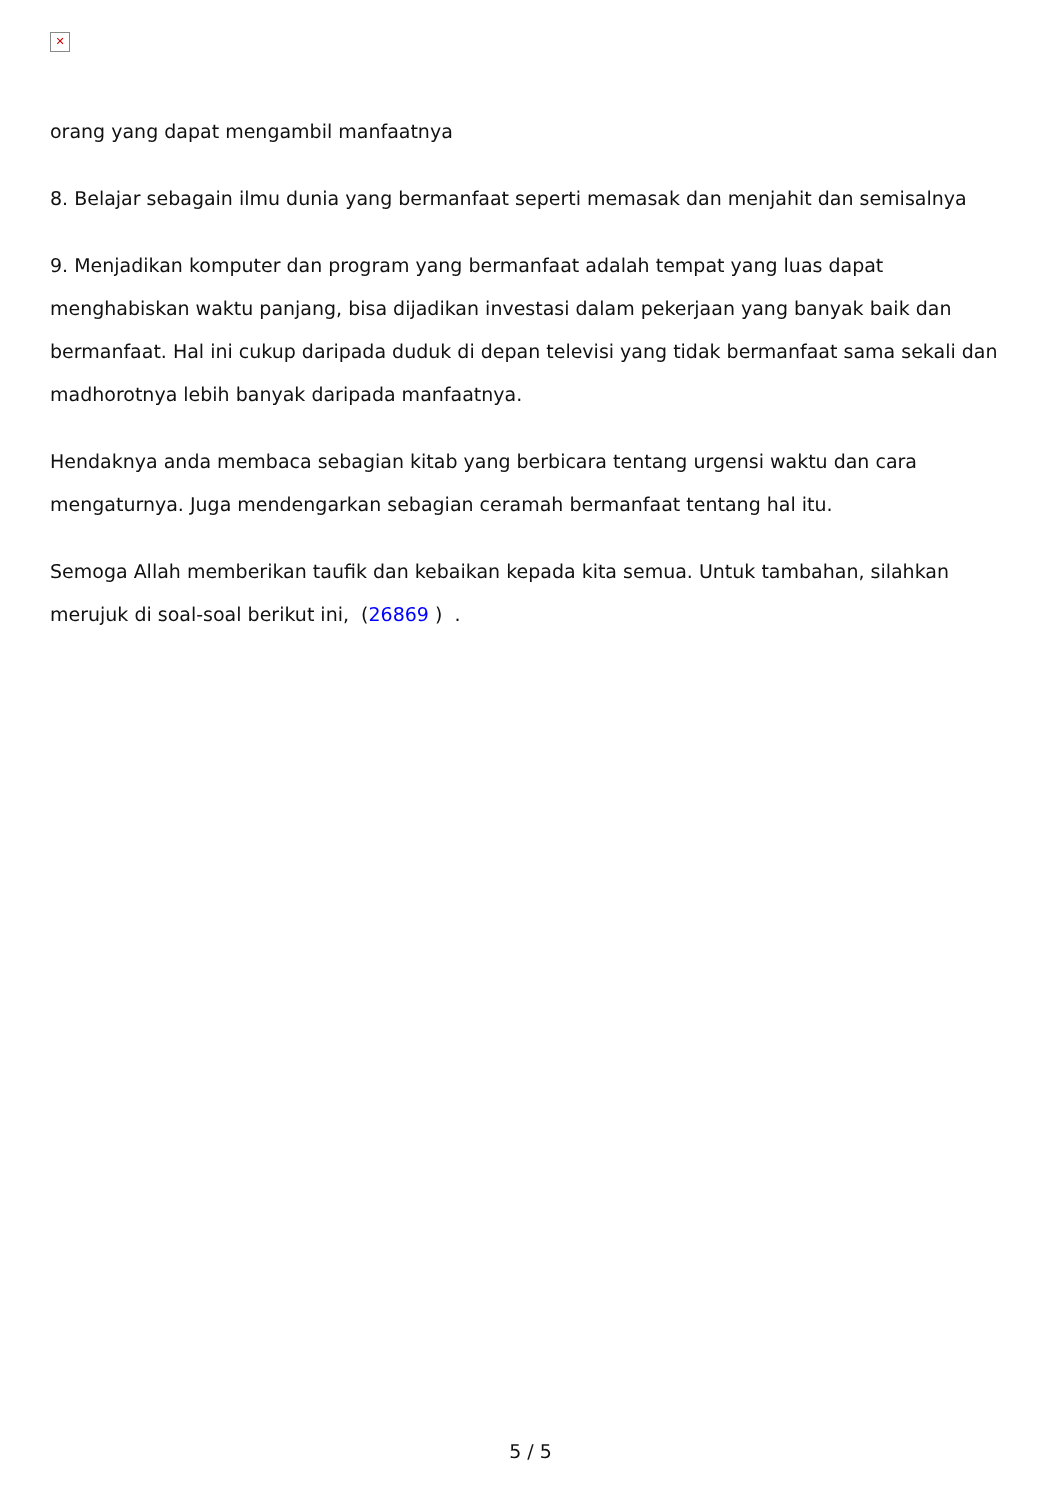✕
orang yang dapat mengambil manfaatnya
8. Belajar sebagain ilmu dunia yang bermanfaat seperti memasak dan menjahit dan semisalnya
9. Menjadikan komputer dan program yang bermanfaat adalah tempat yang luas dapat menghabiskan waktu panjang, bisa dijadikan investasi dalam pekerjaan yang banyak baik dan bermanfaat. Hal ini cukup daripada duduk di depan televisi yang tidak bermanfaat sama sekali dan madhorotnya lebih banyak daripada manfaatnya.
Hendaknya anda membaca sebagian kitab yang berbicara tentang urgensi waktu dan cara mengaturnya. Juga mendengarkan sebagian ceramah bermanfaat tentang hal itu.
Semoga Allah memberikan taufik dan kebaikan kepada kita semua. Untuk tambahan, silahkan merujuk di soal-soal berikut ini, (26869 ) .
5 / 5